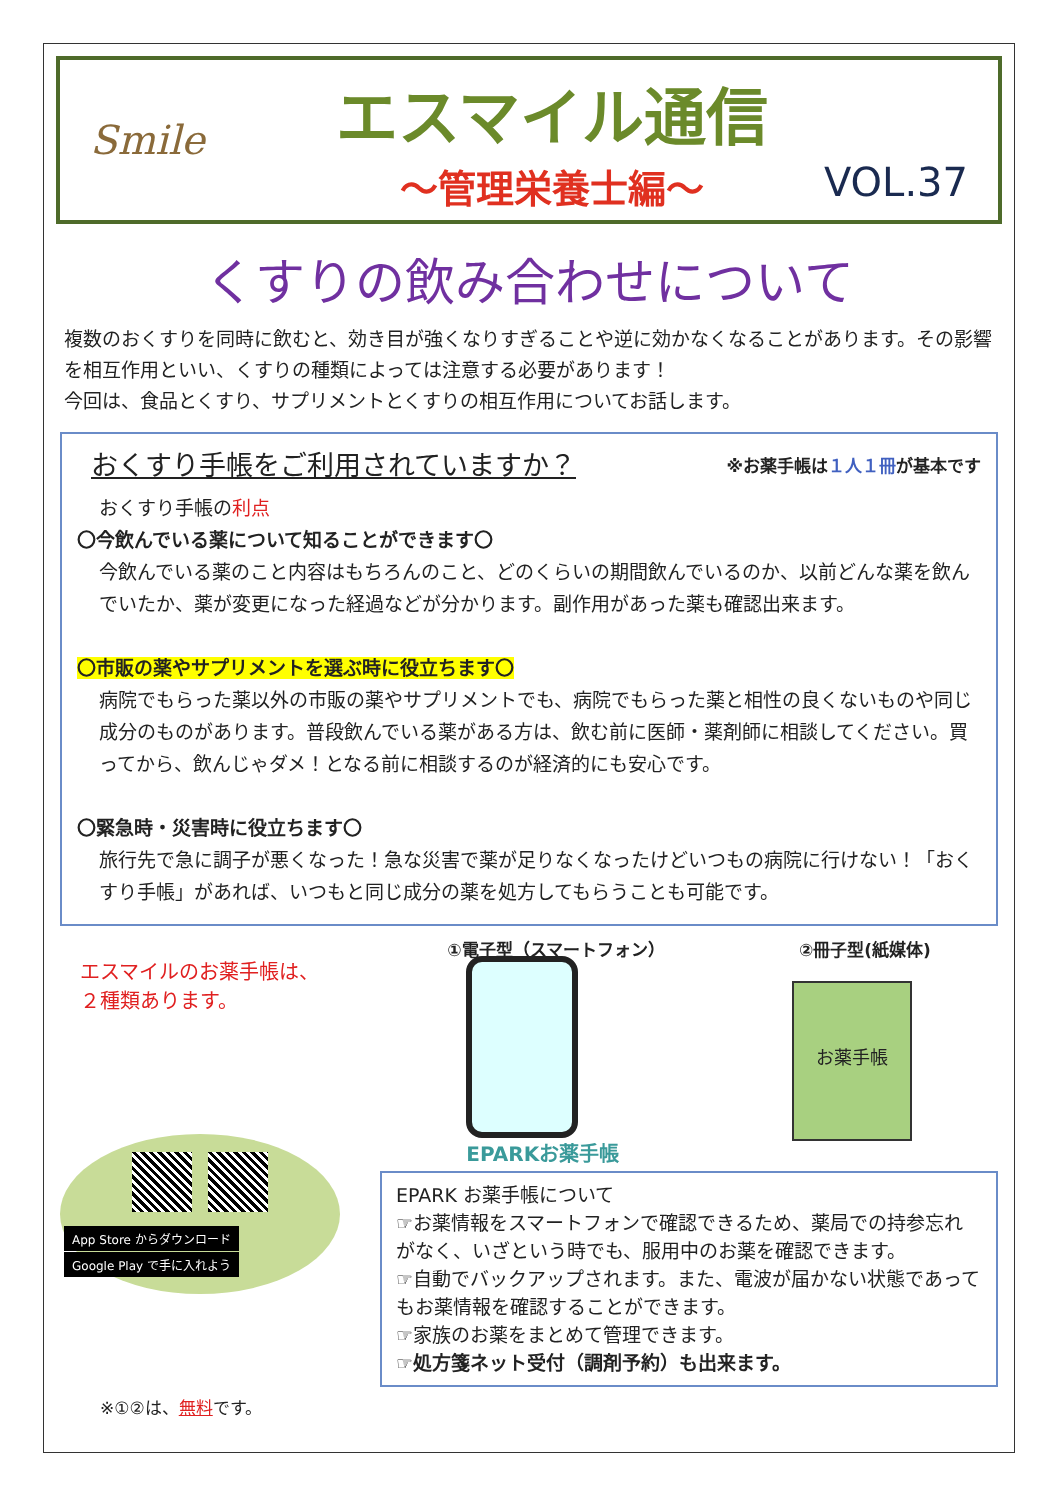Smile
エスマイル通信
～管理栄養士編～
VOL.37
くすりの飲み合わせについて
複数のおくすりを同時に飲むと、効き目が強くなりすぎることや逆に効かなくなることがあります。その影響を相互作用といい、くすりの種類によっては注意する必要があります！
今回は、食品とくすり、サプリメントとくすりの相互作用についてお話します。
おくすり手帳をご利用されていますか？ ※お薬手帳は１人１冊が基本です
おくすり手帳の利点
〇今飲んでいる薬について知ることができます〇
今飲んでいる薬のこと内容はもちろんのこと、どのくらいの期間飲んでいるのか、以前どんな薬を飲んでいたか、薬が変更になった経過などが分かります。副作用があった薬も確認出来ます。
〇市販の薬やサプリメントを選ぶ時に役立ちます〇
病院でもらった薬以外の市販の薬やサプリメントでも、病院でもらった薬と相性の良くないものや同じ成分のものがあります。普段飲んでいる薬がある方は、飲む前に医師・薬剤師に相談してください。買ってから、飲んじゃダメ！となる前に相談するのが経済的にも安心です。
〇緊急時・災害時に役立ちます〇
旅行先で急に調子が悪くなった！急な災害で薬が足りなくなったけどいつもの病院に行けない！「おくすり手帳」があれば、いつもと同じ成分の薬を処方してもらうことも可能です。
エスマイルのお薬手帳は、
２種類あります。
App Store からダウンロード Google Play で手に入れよう
※①②は、無料です。
①電子型（スマートフォン） ②冊子型(紙媒体)
EPARKお薬手帳
お薬手帳
EPARK お薬手帳について
☞お薬情報をスマートフォンで確認できるため、薬局での持参忘れがなく、いざという時でも、服用中のお薬を確認できます。
☞自動でバックアップされます。また、電波が届かない状態であってもお薬情報を確認することができます。
☞家族のお薬をまとめて管理できます。
☞処方箋ネット受付（調剤予約）も出来ます。